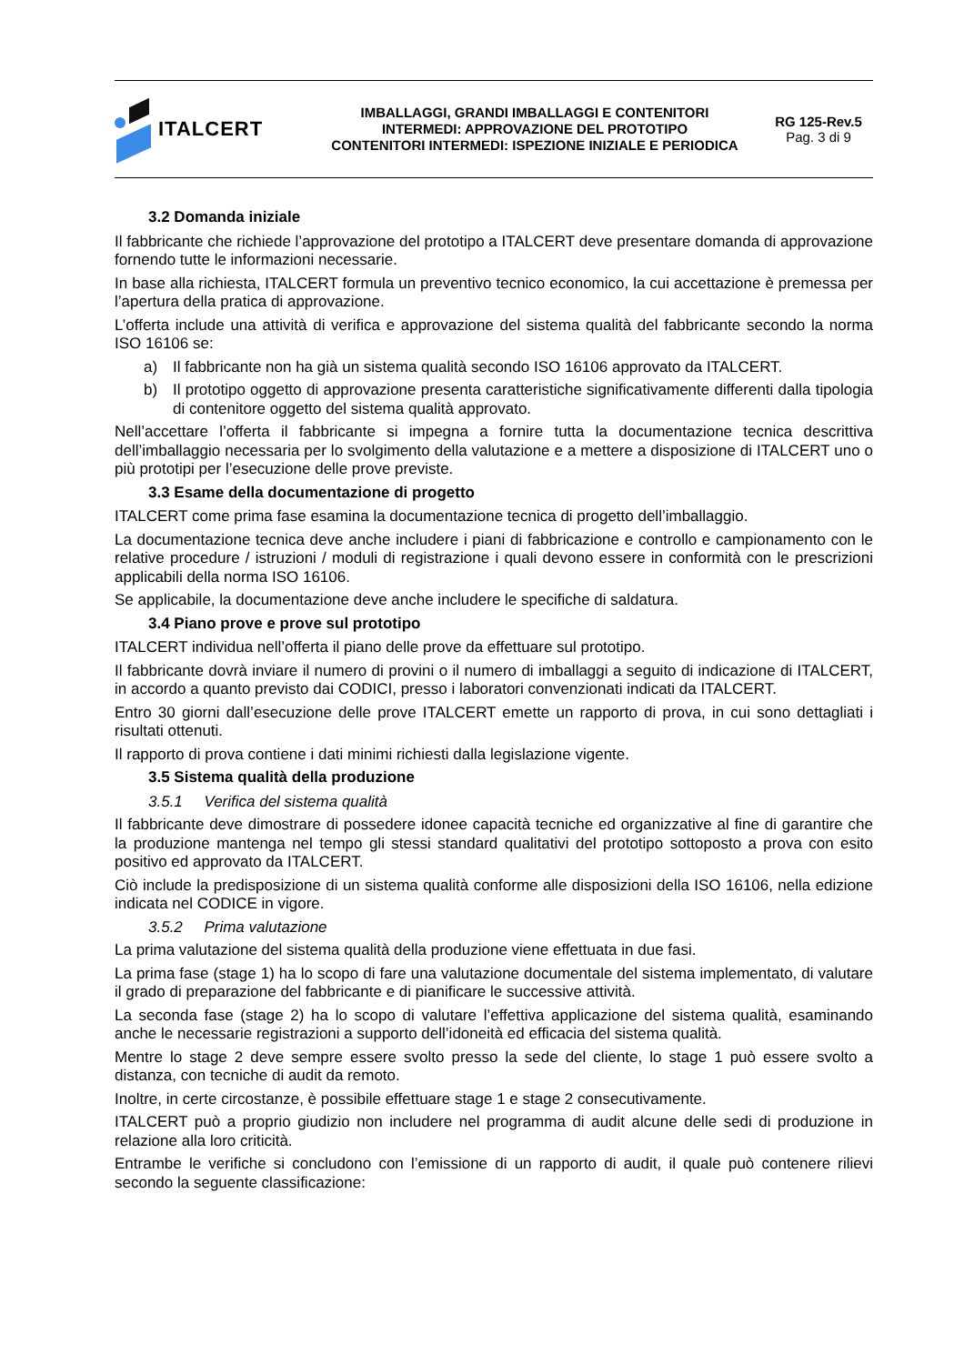ITALCERT
IMBALLAGGI, GRANDI IMBALLAGGI E CONTENITORI
INTERMEDI: APPROVAZIONE DEL PROTOTIPO
CONTENITORI INTERMEDI: ISPEZIONE INIZIALE E PERIODICA
RG 125-Rev.5
Pag. 3 di 9
3.2 Domanda iniziale
Il fabbricante che richiede l’approvazione del prototipo a ITALCERT deve presentare domanda di approvazione fornendo tutte le informazioni necessarie.
In base alla richiesta, ITALCERT formula un preventivo tecnico economico, la cui accettazione è premessa per l’apertura della pratica di approvazione.
L’offerta include una attività di verifica e approvazione del sistema qualità del fabbricante secondo la norma ISO 16106 se:
a) Il fabbricante non ha già un sistema qualità secondo ISO 16106 approvato da ITALCERT.
b) Il prototipo oggetto di approvazione presenta caratteristiche significativamente differenti dalla tipologia di contenitore oggetto del sistema qualità approvato.
Nell’accettare l’offerta il fabbricante si impegna a fornire tutta la documentazione tecnica descrittiva dell’imballaggio necessaria per lo svolgimento della valutazione e a mettere a disposizione di ITALCERT uno o più prototipi per l’esecuzione delle prove previste.
3.3 Esame della documentazione di progetto
ITALCERT come prima fase esamina la documentazione tecnica di progetto dell’imballaggio.
La documentazione tecnica deve anche includere i piani di fabbricazione e controllo e campionamento con le relative procedure / istruzioni / moduli di registrazione i quali devono essere in conformità con le prescrizioni applicabili della norma ISO 16106.
Se applicabile, la documentazione deve anche includere le specifiche di saldatura.
3.4 Piano prove e prove sul prototipo
ITALCERT individua nell’offerta il piano delle prove da effettuare sul prototipo.
Il fabbricante dovrà inviare il numero di provini o il numero di imballaggi a seguito di indicazione di ITALCERT, in accordo a quanto previsto dai CODICI, presso i laboratori convenzionati indicati da ITALCERT.
Entro 30 giorni dall’esecuzione delle prove ITALCERT emette un rapporto di prova, in cui sono dettagliati i risultati ottenuti.
Il rapporto di prova contiene i dati minimi richiesti dalla legislazione vigente.
3.5 Sistema qualità della produzione
3.5.1 Verifica del sistema qualità
Il fabbricante deve dimostrare di possedere idonee capacità tecniche ed organizzative al fine di garantire che la produzione mantenga nel tempo gli stessi standard qualitativi del prototipo sottoposto a prova con esito positivo ed approvato da ITALCERT.
Ciò include la predisposizione di un sistema qualità conforme alle disposizioni della ISO 16106, nella edizione indicata nel CODICE in vigore.
3.5.2 Prima valutazione
La prima valutazione del sistema qualità della produzione viene effettuata in due fasi.
La prima fase (stage 1) ha lo scopo di fare una valutazione documentale del sistema implementato, di valutare il grado di preparazione del fabbricante e di pianificare le successive attività.
La seconda fase (stage 2) ha lo scopo di valutare l’effettiva applicazione del sistema qualità, esaminando anche le necessarie registrazioni a supporto dell’idoneità ed efficacia del sistema qualità.
Mentre lo stage 2 deve sempre essere svolto presso la sede del cliente, lo stage 1 può essere svolto a distanza, con tecniche di audit da remoto.
Inoltre, in certe circostanze, è possibile effettuare stage 1 e stage 2 consecutivamente.
ITALCERT può a proprio giudizio non includere nel programma di audit alcune delle sedi di produzione in relazione alla loro criticità.
Entrambe le verifiche si concludono con l’emissione di un rapporto di audit, il quale può contenere rilievi secondo la seguente classificazione: